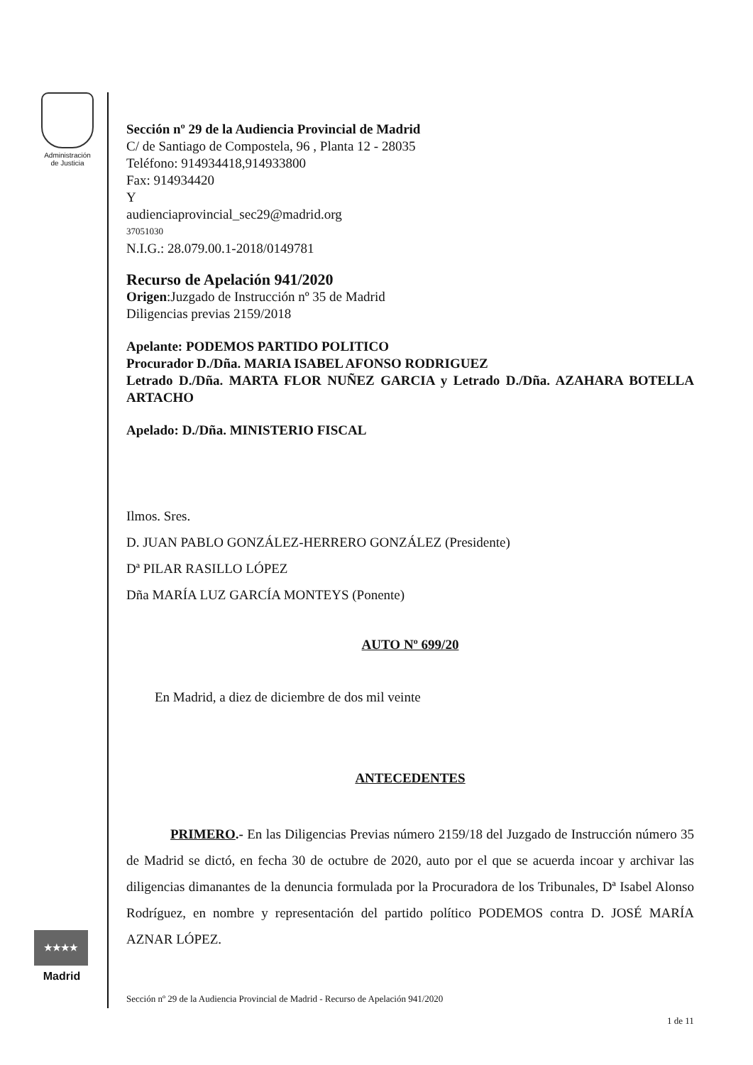Administración
de Justicia
★★★★
Madrid
Sección nº 29 de la Audiencia Provincial de Madrid
C/ de Santiago de Compostela, 96 , Planta 12 - 28035
Teléfono: 914934418,914933800
Fax: 914934420
Y
audienciaprovincial_sec29@madrid.org
37051030
N.I.G.: 28.079.00.1-2018/0149781
Recurso de Apelación 941/2020
Origen:Juzgado de Instrucción nº 35 de Madrid
Diligencias previas 2159/2018
Apelante: PODEMOS PARTIDO POLITICO
Procurador D./Dña. MARIA ISABEL AFONSO RODRIGUEZ
Letrado D./Dña. MARTA FLOR NUÑEZ GARCIA y Letrado D./Dña. AZAHARA BOTELLA ARTACHO
Apelado: D./Dña. MINISTERIO FISCAL
Ilmos. Sres.
D. JUAN PABLO GONZÁLEZ-HERRERO GONZÁLEZ (Presidente)
Dª PILAR RASILLO LÓPEZ
Dña MARÍA LUZ GARCÍA MONTEYS (Ponente)
AUTO Nº 699/20
En Madrid, a diez de diciembre de dos mil veinte
ANTECEDENTES
PRIMERO.- En las Diligencias Previas número 2159/18 del Juzgado de Instrucción número 35 de Madrid se dictó, en fecha 30 de octubre de 2020, auto por el que se acuerda incoar y archivar las diligencias dimanantes de la denuncia formulada por la Procuradora de los Tribunales, Dª Isabel Alonso Rodríguez, en nombre y representación del partido político PODEMOS contra D. JOSÉ MARÍA AZNAR LÓPEZ.
Sección nº 29 de la Audiencia Provincial de Madrid - Recurso de Apelación 941/2020
1 de 11